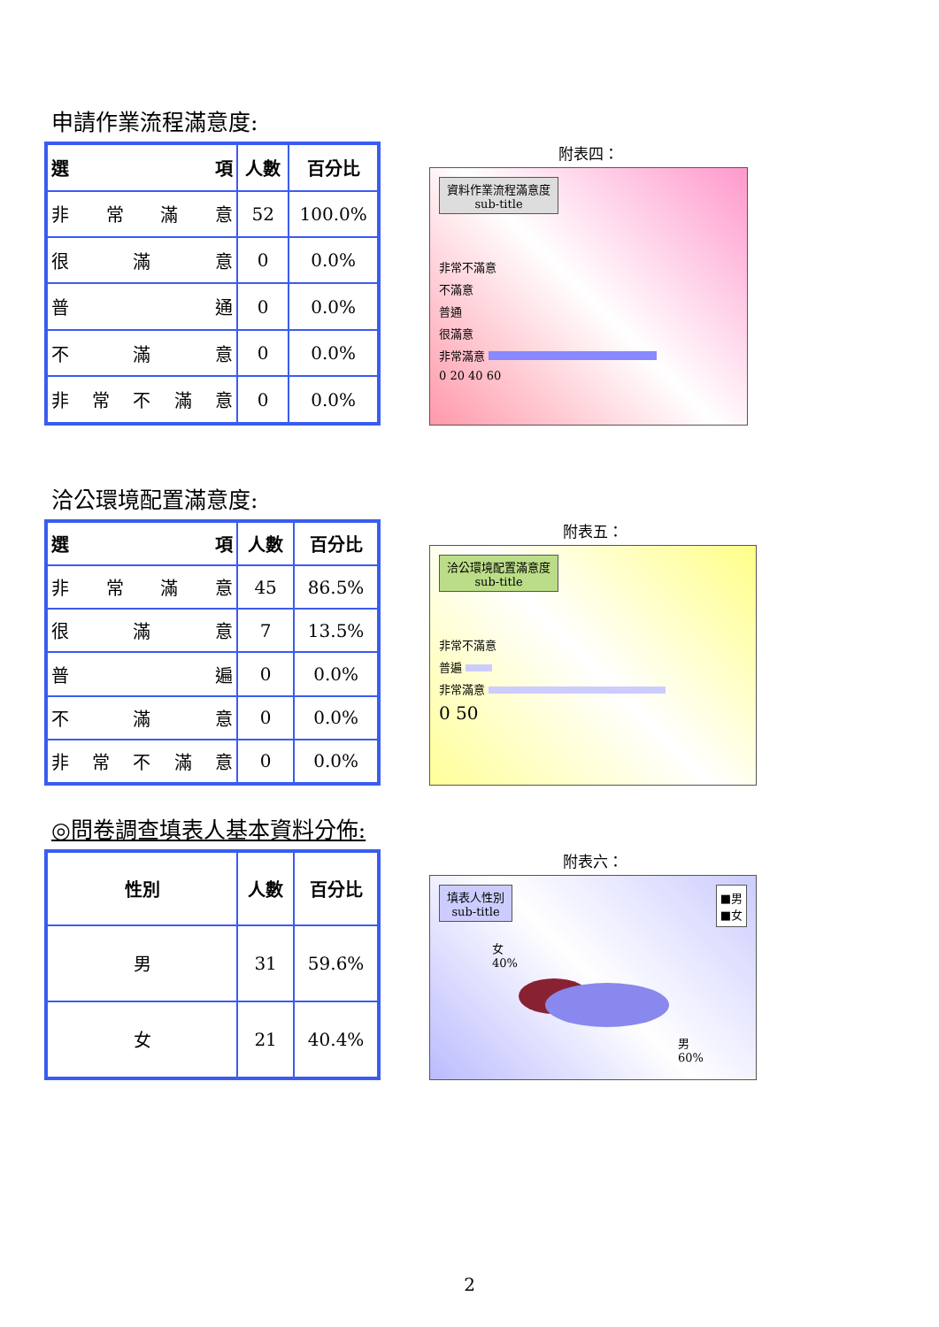申請作業流程滿意度:
| 選 項 | 人數 | 百分比 |
| --- | --- | --- |
| 非 常 滿 意 | 52 | 100.0% |
| 很 滿 意 | 0 | 0.0% |
| 普 通 | 0 | 0.0% |
| 不 滿 意 | 0 | 0.0% |
| 非 常 不 滿 意 | 0 | 0.0% |
附表四：
資料作業流程滿意度
sub-title
非常不滿意
不滿意
普通
很滿意
非常滿意
0 20 40 60
洽公環境配置滿意度:
| 選 項 | 人數 | 百分比 |
| --- | --- | --- |
| 非 常 滿 意 | 45 | 86.5% |
| 很 滿 意 | 7 | 13.5% |
| 普 遍 | 0 | 0.0% |
| 不 滿 意 | 0 | 0.0% |
| 非 常 不 滿 意 | 0 | 0.0% |
附表五：
洽公環境配置滿意度
sub-title
非常不滿意
普遍
非常滿意
0 50
◎問卷調查填表人基本資料分佈:
| 性別 | 人數 | 百分比 |
| --- | --- | --- |
| 男 | 31 | 59.6% |
| 女 | 21 | 40.4% |
附表六：
填表人性別
sub-title
■男
■女
女
40%
男
60%
2